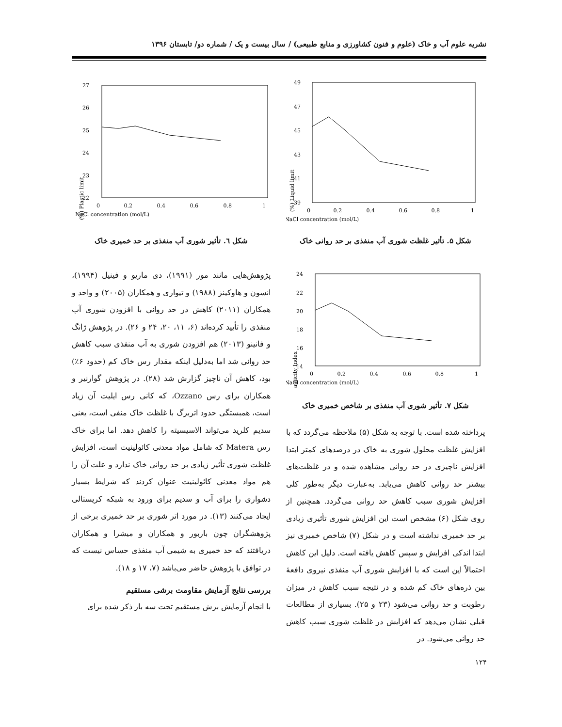نشریه علوم آب و خاک (علوم و فنون کشاورزی و منابع طبیعی) / سال بیست و یک / شماره دو/ تابستان ۱۳۹۶
49
47
45
43
41
39
0
0.2
0.4
0.6
0.8
1
NaCl concentration (mol/L)
Liquid limit (%)
شکل ۵. تأثیر غلظت شوری آب منفذی بر حد روانی خاک
24
22
20
18
16
14
0
0.2
0.4
0.6
0.8
1
NaCl concentration (mol/L)
Plasticity Index (%)
شکل ۷. تأثیر شوری آب منفذی بر شاخص خمیری خاک
پرداخته شده است. با توجه به شکل (۵) ملاحظه می‌گردد که با افزایش غلظت محلول شوری به خاک در درصدهای کمتر ابتدا افزایش ناچیزی در حد روانی مشاهده شده و در غلظت‌های بیشتر حد روانی کاهش می‌یابد. به‌عبارت دیگر به‌طور کلی افزایش شوری سبب کاهش حد روانی می‌گردد. همچنین از روی شکل (۶) مشخص است این افزایش شوری تأثیری زیادی بر حد خمیری نداشته است و در شکل (۷) شاخص خمیری نیز ابتدا اندکی افزایش و سپس کاهش یافته است. دلیل این کاهش احتمالاً این است که با افزایش شوری آب منفذی نیروی دافعهٔ بین ذره‌های خاک کم شده و در نتیجه سبب کاهش در میزان رطوبت و حد روانی می‌شود (۲۳ و ۲۵). بسیاری از مطالعات قبلی نشان می‌دهد که افزایش در غلظت شوری سبب کاهش حد روانی می‌شود. در
27
26
25
24
23
22
0
0.2
0.4
0.6
0.8
1
NaCl concentration (mol/L)
Plastic limit (%)
شکل ٦. تأثیر شوری آب منفذی بر حد خمیری خاک
پژوهش‌هایی مانند مور (۱۹۹۱)، دی ماریو و فینیل (۱۹۹۴)، انسون و هاوکینز (۱۹۸۸) و تیواری و همکاران (۲۰۰۵) و واحد و همکاران (۲۰۱۱) کاهش در حد روانی با افزودن شوری آب منفذی را تأیید کرده‌اند (۶، ۱۱، ۲۰، ۲۴ و ۲۶). در پژوهش ژانگ و فانینو (۲۰۱۳) هم افزودن شوری به آب منفذی سبب کاهش حد روانی شد اما به‌دلیل اینکه مقدار رس خاک کم (حدود ۶٪) بود، کاهش آن ناچیز گزارش شد (۲۸). در پژوهش گوارنیر و همکاران برای رس Ozzano، که کانی رس ایلیت آن زیاد است، همبستگی حدود اتربرگ با غلظت خاک منفی است، یعنی سدیم کلرید می‌تواند الاسیسیته را کاهش دهد. اما برای خاک رس Matera که شامل مواد معدنی کائولینیت است، افزایش غلظت شوری تأثیر زیادی بر حد روانی خاک ندارد و علت آن را هم مواد معدنی کائولینیت عنوان کردند که شرایط بسیار دشواری را برای آب و سدیم برای ورود به شبکه کریستالی ایجاد می‌کنند (۱۳). در مورد اثر شوری بر حد خمیری برخی از پژوهشگران چون باربور و همکاران و میشرا و همکاران دریافتند که حد خمیری به شیمی آب منفذی حساس نیست که در توافق با پژوهش حاضر می‌باشد (۷، ۱۷ و ۱۸).
بررسی نتایج آزمایش مقاومت برشی مستقیم
با انجام آزمایش برش مستقیم تحت سه بار ذکر شده برای
۱۲۴